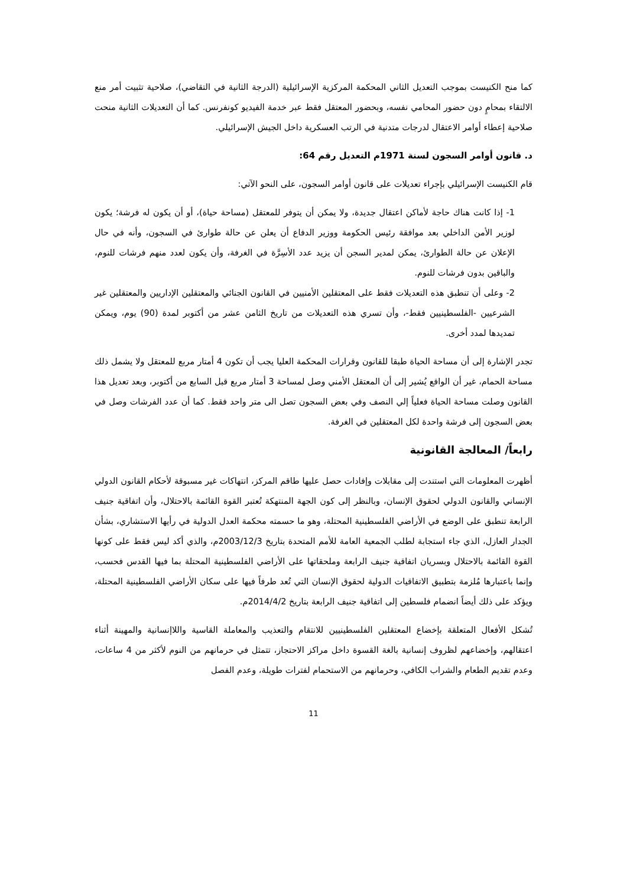كما منح الكنيست بموجب التعديل الثاني المحكمة المركزية الإسرائيلية (الدرجة الثانية في التقاضي)، صلاحية تثبيت أمر منع الالتقاء بمحامٍ دون حضور المحامي نفسه، وبحضور المعتقل فقط عبر خدمة الفيديو كونفرنس. كما أن التعديلات الثانية منحت صلاحية إعطاء أوامر الاعتقال لدرجات متدنية في الرتب العسكرية داخل الجيش الإسرائيلي.
د. قانون أوامر السجون لسنة 1971م التعديل رقم 64:
قام الكنيست الإسرائيلي بإجراء تعديلات على قانون أوامر السجون، على النحو الآتي:
1- إذا كانت هناك حاجة لأماكن اعتقال جديدة، ولا يمكن أن يتوفر للمعتقل (مساحة حياة)، أو أن يكون له فرشة؛ يكون لوزير الأمن الداخلي بعد موافقة رئيس الحكومة ووزير الدفاع أن يعلن عن حالة طوارئ في السجون، وأنه في حال الإعلان عن حالة الطوارئ، يمكن لمدير السجن أن يزيد عدد الأسِرَّة في الغرفة، وأن يكون لعدد منهم فرشات للنوم، والباقين بدون فرشات للنوم.
2- وعلى أن تنطبق هذه التعديلات فقط على المعتقلين الأمنيين في القانون الجنائي والمعتقلين الإداريين والمعتقلين غير الشرعيين -الفلسطينيين فقط-، وأن تسري هذه التعديلات من تاريخ الثامن عشر من أكتوبر لمدة (90) يوم، ويمكن تمديدها لمدد أخرى.
تجدر الإشارة إلى أن مساحة الحياة طبقا للقانون وقرارات المحكمة العليا يجب أن تكون 4 أمتار مربع للمعتقل ولا يشمل ذلك مساحة الحمام، غير أن الواقع يُشير إلى أن المعتقل الأمني وصل لمساحة 3 أمتار مربع قبل السابع من أكتوبر، وبعد تعديل هذا القانون وصلت مساحة الحياة فعلياً إلي النصف وفي بعض السجون تصل الى متر واحد فقط. كما أن عدد الفرشات وصل في بعض السجون إلى فرشة واحدة لكل المعتقلين في الغرفة.
رابعاً/ المعالجة القانونية
أظهرت المعلومات التي استندت إلى مقابلات وإفادات حصل عليها طاقم المركز، انتهاكات غير مسبوقة لأحكام القانون الدولي الإنساني والقانون الدولي لحقوق الإنسان، وبالنظر إلى كون الجهة المنتهكة تُعتبر القوة القائمة بالاحتلال، وأن اتفاقية جنيف الرابعة تنطبق على الوضع في الأراضي الفلسطينية المحتلة، وهو ما حسمته محكمة العدل الدولية في رأيها الاستشاري، بشأن الجدار العازل، الذي جاء استجابة لطلب الجمعية العامة للأمم المتحدة بتاريخ 2003/12/3م، والذي أكد ليس فقط على كونها القوة القائمة بالاحتلال وبسريان اتفاقية جنيف الرابعة وملحقاتها على الأراضي الفلسطينية المحتلة بما فيها القدس فحسب، وإنما باعتبارها مُلزمة بتطبيق الاتفاقيات الدولية لحقوق الإنسان التي تُعد طرفاً فيها على سكان الأراضي الفلسطينية المحتلة، ويؤكد على ذلك أيضاً انضمام فلسطين إلى اتفاقية جنيف الرابعة بتاريخ 2014/4/2م.
تُشكل الأفعال المتعلقة بإخضاع المعتقلين الفلسطينيين للانتقام والتعذيب والمعاملة القاسية واللاإنسانية والمهينة أثناء اعتقالهم، وإخضاعهم لظروف إنسانية بالغة القسوة داخل مراكز الاحتجاز، تتمثل في حرمانهم من النوم لأكثر من 4 ساعات، وعدم تقديم الطعام والشراب الكافي، وحرمانهم من الاستحمام لفترات طويلة، وعدم الفصل
11